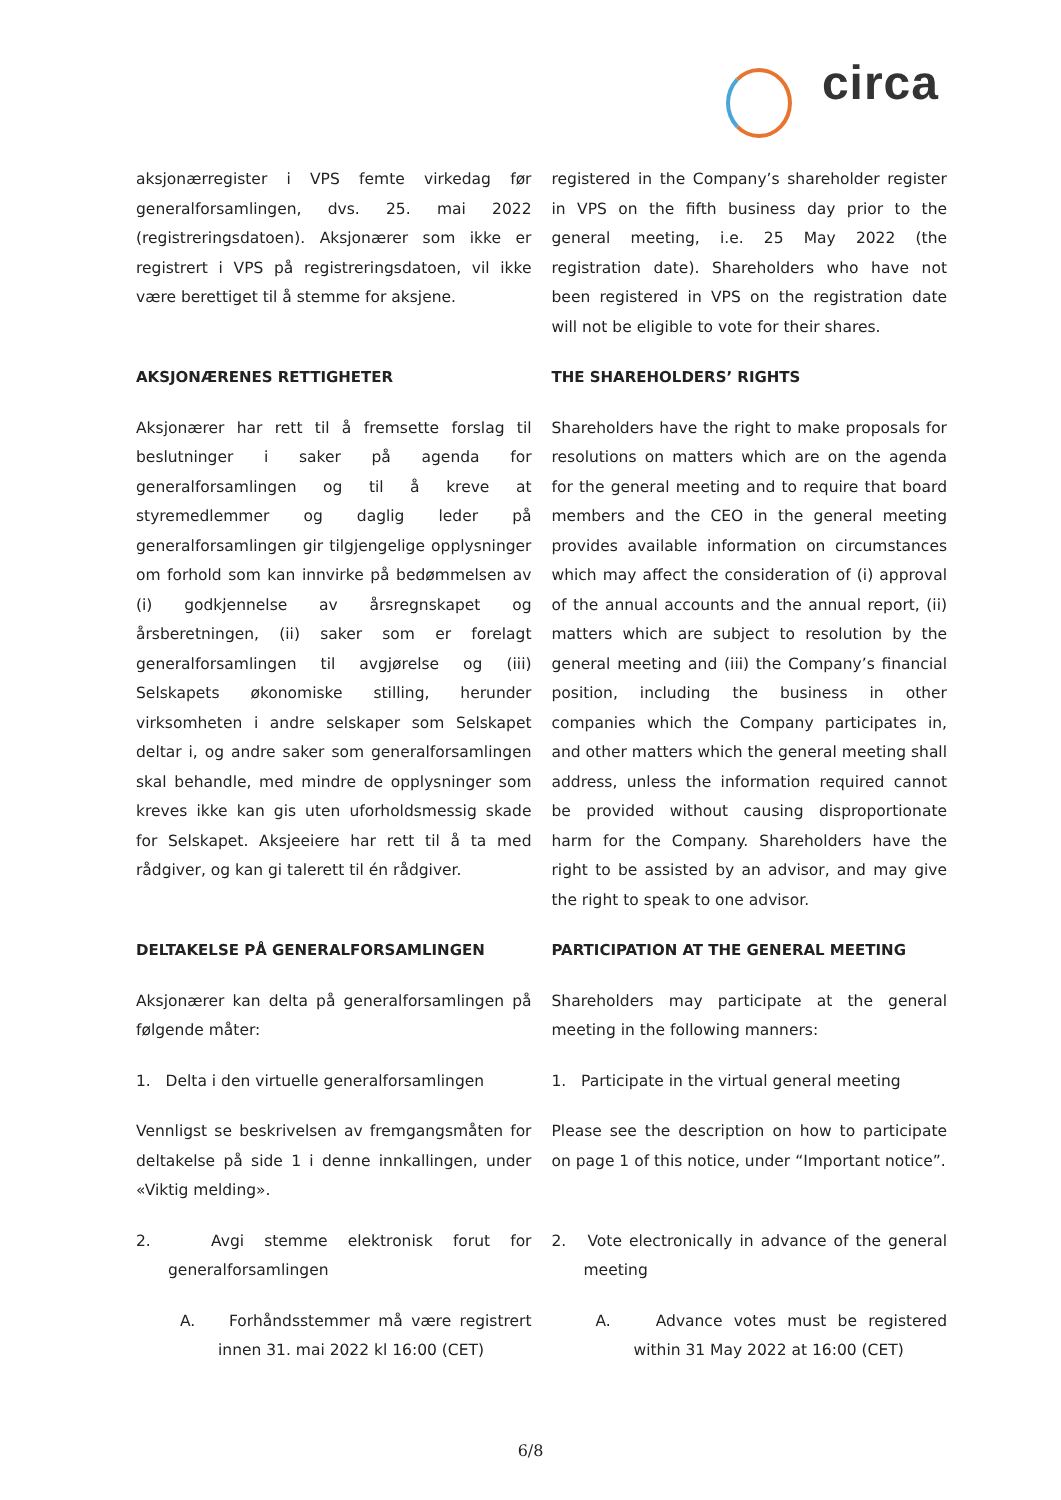circa
aksjonærregister i VPS femte virkedag før generalforsamlingen, dvs. 25. mai 2022 (registreringsdatoen). Aksjonærer som ikke er registrert i VPS på registreringsdatoen, vil ikke være berettiget til å stemme for aksjene.
registered in the Company’s shareholder register in VPS on the fifth business day prior to the general meeting, i.e. 25 May 2022 (the registration date). Shareholders who have not been registered in VPS on the registration date will not be eligible to vote for their shares.
AKSJONÆRENES RETTIGHETER THE SHAREHOLDERS’ RIGHTS
Aksjonærer har rett til å fremsette forslag til beslutninger i saker på agenda for generalforsamlingen og til å kreve at styremedlemmer og daglig leder på generalforsamlingen gir tilgjengelige opplysninger om forhold som kan innvirke på bedømmelsen av (i) godkjennelse av årsregnskapet og årsberetningen, (ii) saker som er forelagt generalforsamlingen til avgjørelse og (iii) Selskapets økonomiske stilling, herunder virksomheten i andre selskaper som Selskapet deltar i, og andre saker som generalforsamlingen skal behandle, med mindre de opplysninger som kreves ikke kan gis uten uforholdsmessig skade for Selskapet. Aksjeeiere har rett til å ta med rådgiver, og kan gi talerett til én rådgiver.
Shareholders have the right to make proposals for resolutions on matters which are on the agenda for the general meeting and to require that board members and the CEO in the general meeting provides available information on circumstances which may affect the consideration of (i) approval of the annual accounts and the annual report, (ii) matters which are subject to resolution by the general meeting and (iii) the Company’s financial position, including the business in other companies which the Company participates in, and other matters which the general meeting shall address, unless the information required cannot be provided without causing disproportionate harm for the Company. Shareholders have the right to be assisted by an advisor, and may give the right to speak to one advisor.
DELTAKELSE PÅ GENERALFORSAMLINGEN
PARTICIPATION AT THE GENERAL MEETING
Aksjonærer kan delta på generalforsamlingen på følgende måter:
Shareholders may participate at the general meeting in the following manners:
1. Delta i den virtuelle generalforsamlingen
1. Participate in the virtual general meeting
Vennligst se beskrivelsen av fremgangsmåten for deltakelse på side 1 i denne innkallingen, under «Viktig melding».
Please see the description on how to participate on page 1 of this notice, under “Important notice”.
2. Avgi stemme elektronisk forut for generalforsamlingen
2. Vote electronically in advance of the general meeting
A. Forhåndsstemmer må være registrert innen 31. mai 2022 kl 16:00 (CET)
A. Advance votes must be registered within 31 May 2022 at 16:00 (CET)
6/8